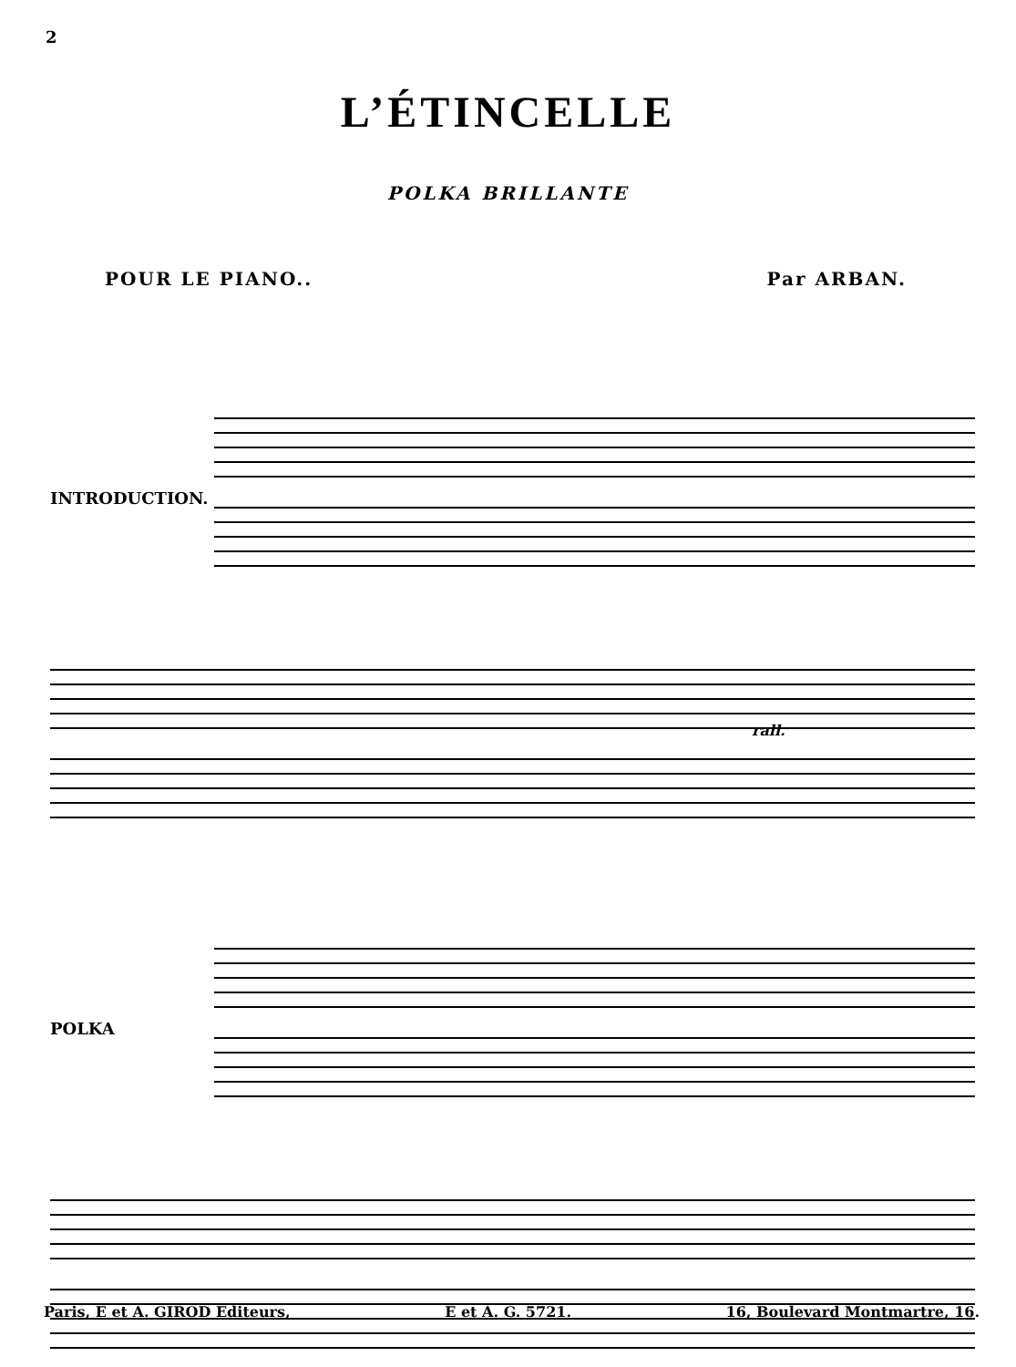2
L’ÉTINCELLE
POLKA BRILLANTE
POUR LE PIANO.. Par ARBAN.
INTRODUCTION.
rall.
POLKA
Paris, E et A. GIROD Editeurs, E et A. G. 5721. 16, Boulevard Montmartre, 16.